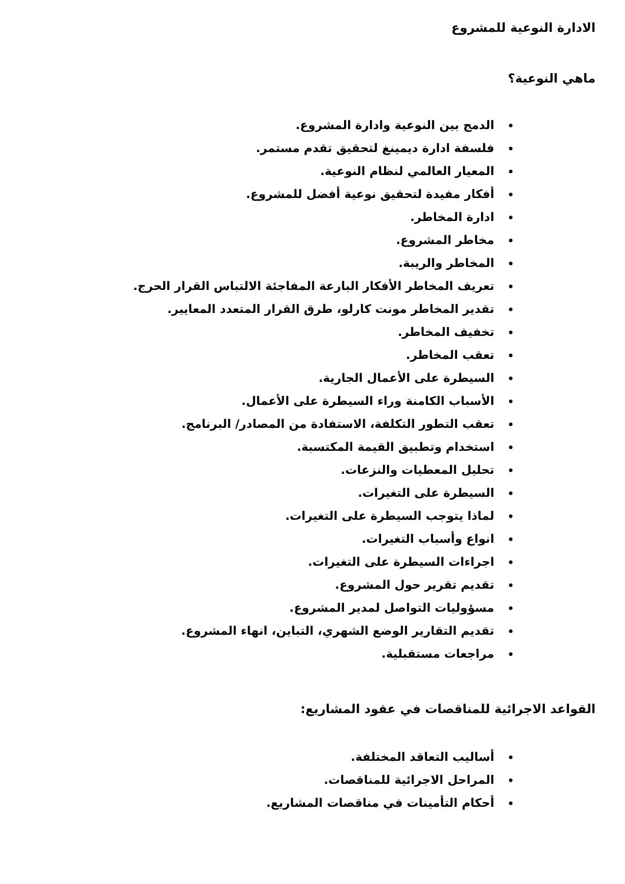الادارة النوعية للمشروع
ماهي النوعية؟
الدمج بين النوعية وادارة المشروع.
فلسفة ادارة ديمينغ لتحقيق تقدم مستمر.
المعيار العالمي لنظام النوعية.
أفكار مفيدة لتحقيق نوعية أفضل للمشروع.
ادارة المخاطر.
مخاطر المشروع.
المخاطر والريبة.
تعريف المخاطر الأفكار البارعة المفاجئة الالتباس القرار الحرج.
تقدير المخاطر مونت كارلو، طرق القرار المتعدد المعايير.
تخفيف المخاطر.
تعقب المخاطر.
السيطرة على الأعمال الجارية.
الأسباب الكامنة وراء السيطرة على الأعمال.
تعقب التطور التكلفة، الاستفادة من المصادر/ البرنامج.
استخدام وتطبيق القيمة المكتسبة.
تحليل المعطيات والنزعات.
السيطرة على التغيرات.
لماذا يتوجب السيطرة على التغيرات.
انواع وأسباب التغيرات.
اجراءات السيطرة على التغيرات.
تقديم تقرير حول المشروع.
مسؤوليات التواصل لمدير المشروع.
تقديم التقارير الوضع الشهري، التباين، انهاء المشروع.
مراجعات مستقبلية.
القواعد الاجرائية للمناقصات في عقود المشاريع:
أساليب التعاقد المختلفة.
المراحل الاجرائية للمناقصات.
أحكام التأمينات في مناقصات المشاريع.